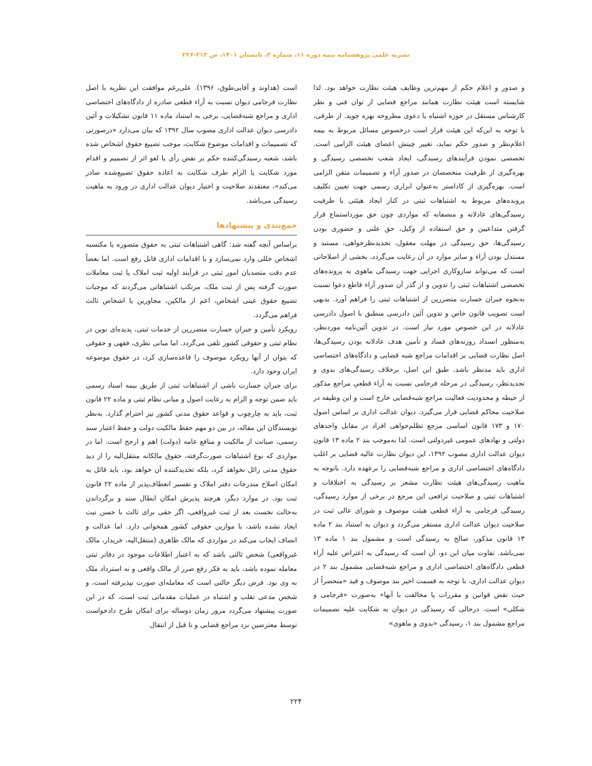نشریه علمی پژوهشنامه بیمه دوره ۱۱، شماره ۳، تابستان ۱۴۰۱، ص ۲۱۳-۲۲۶
و صدور و اعلام حکم از مهم‌ترین وظایف هیئت نظارت خواهد بود. لذا شایسته است هیئت نظارت همانند مراجع قضایی از توان فنی و نظر کارشناس مستقل در حوزه اشتباه یا دعوی مطروحه بهره جوید. از طرفی، با توجه به این‌که این هیئت قرار است درخصوص مسائل مربوط به بیمه اعلام‌نظر و صدور حکم نماید، تغییر چینش اعضای هیئت الزامی است. تخصصی نمودن فرآیندهای رسیدگی، ایجاد شعب تخصصی رسیدگی و بهره‌گیری از ظرفیت متخصصان در صدور آراء و تصمیمات متقن الزامی است. بهره‌گیری از کاداستر به‌عنوان ابزاری رسمی جهت تعیین تکلیف پرونده‌های مربوط به اشتباهات ثبتی در کنار ایجاد هیئتی با ظرفیت رسیدگی‌های عادلانه و منصفانه که مواردی چون حق مورداستماع قرار گرفتن متداعیین و حق استفاده از وکیل، حق علنی و حضوری بودن رسیدگی‌ها، حق رسیدگی در مهلت معقول، تجدیدنظرخواهی، مستند و مستدل بودن آراء و سایر موارد در آن رعایت می‌گردد، بخشی از اصلاحاتی است که می‌تواند سازوکاری اجرایی جهت رسیدگی ماهوی به پرونده‌های تخصصی اشتباهات ثبتی را تدوین و از گذر آن صدور آراء قاطع دعوا نسبت به‌نحوه جبران خسارت متضررین از اشتباهات ثبتی را فراهم آورد. بدیهی است تصویب قانون خاص و تدوین آئین دادرسی منطبق با اصول دادرسی عادلانه در این خصوص مورد نیاز است. در تدوین آئین‌نامه موردنظر، به‌منظور انسداد روزنه‌های فساد و تأمین هدف عادلانه بودن رسیدگی‌ها، اصل نظارت قضایی بر اقدامات مراجع شبه قضایی و دادگاه‌های اختصاصی اداری باید مدنظر باشد. طبق این اصل، برخلاف رسیدگی‌های بدوی و تجدیدنظر، رسیدگی در مرحله فرجامی نسبت به آراء قطعیِ مراجع مذکور از حیطه و محدودیت فعالیت مراجع شبه‌قضایی خارج است و این وظیفه در صلاحیت محاکم قضایی قرار می‌گیرد. دیوان عدالت اداری بر اساس اصول ۱۷۰ و ۱۷۳ قانون اساسی مرجع تظلم‌خواهی افراد در مقابل واحدهای دولتی و نهادهای عمومی غیردولتی است. لذا به‌موجب بند ۲ ماده ۱۳ قانون دیوان عدالت اداری مصوب ۱۳۹۲، این دیوان نظارت عالیه قضایی بر اغلب دادگاه‌های اختصاصی اداری و مراجع شبه‌قضایی را برعهده دارد. باتوجه به ماهیت رسیدگی‌های هیئت نظارت مشعر بر رسیدگی به اختلافات و اشتباهات ثبتی و صلاحیت ترافعی این مرجع در برخی از موارد رسیدگی، رسیدگی فرجامی به آراء قطعی هیئت موصوف و شورای عالی ثبت در صلاحیت دیوان عدالت اداری مستقر می‌گردد و دیوان به استناد بند ۲ ماده ۱۳ قانون مذکور، صالح به رسیدگی است و مشمول بند ۱ ماده ۱۳ نمی‌باشد. تفاوت میان این دو، آن است که رسیدگی به اعتراض علیه آراء قطعی دادگاه‌های اختصاصی اداری و مراجع شبه‌قضایی مشمول بند ۲ در دیوان عدالت اداری، با توجه به قسمت اخیر بند موصوف و قید «منحصراً از حیث نقض قوانین و مقررات یا مخالفت با آنها» به‌صورت «فرجامی و شکلی» است. درحالی که رسیدگی در دیوان به شکایت علیه تصمیمات مراجع مشمول بند ۱، رسیدگی «بدوی و ماهوی»
است (هداوند و آقایی‌طوق، ۱۳۹۶). علی‌رغم موافقت این نظریه با اصل نظارت فرجامی دیوان نسبت به آراء قطعی صادره از دادگاه‌های اختصاصی اداری و مراجع شبه‌قضایی، برخی به استناد ماده ۱۱ قانون تشکیلات و آئین دادرسی دیوان عدالت اداری مصوب سال ۱۳۹۲ که بیان می‌دارد «درصورتی که تصمیمات و اقدامات موضوع شکایت، موجب تضییع حقوق اشخاص شده باشد، شعبه رسیدگی‌کننده حکم بر نقض رأی یا لغو اثر از تصمیم و اقدام مورد شکایت یا الزام طرف شکایت به اعاده حقوق تضییع‌شده صادر می‌کند»، معتقدند صلاحیت و اختیار دیوان عدالت اداری در ورود به ماهیت رسیدگی می‌باشد.
جمع‌بندی و پیشنهادها
براساس آنچه گفته شد: گاهی اشتباهات ثبتی به حقوق متصوره یا مکتسبه اشخاص خللی وارد نمی‌سازد و با اقدامات اداری قابل رفع است. اما بعضاً عدم دقت متصدیان امور ثبتی در فرآیند اولیه ثبت املاک یا ثبت معاملات صورت گرفته پس از ثبت ملک، مرتکب اشتباهاتی می‌گردند که موجبات تضییع حقوق عینی اشخاص، اعم از مالکین، مجاورین یا اشخاص ثالث فراهم می‌گردد.
رویکرد تأمین و جبران خسارت متضررین از خدمات ثبتی، پدیده‌ای نوین در نظام ثبتی و حقوقی کشور تلقی می‌گردد. اما مبانی نظری، فقهی و حقوقی که بتوان از آنها رویکرد موصوف را قاعده‌سازی کرد، در حقوق موضوعه ایران وجود دارد.
برای جبران خسارت ناشی از اشتباهات ثبتی از طریق بیمه اسناد رسمی باید ضمن توجه و الزام به رعایت اصول و مبانی نظام ثبتی و ماده ۲۲ قانون ثبت، باید به چارچوب و قواعد حقوق مدنی کشور نیز احترام گذارد. به‌نظر نویسندگان این مقاله، در بین دو مهم حفظ مالکیت دولت و حفظ اعتبار سند رسمی، صیانت از مالکیت و منافع عامه (دولت) اهم و ارجح است. اما در مواردی که نوع اشتباهات صورت‌گرفته، حقوق مالکانه منتقل‌الیه را از دید حقوق مدنی زائل نخواهد کرد، بلکه تحدیدکننده آن خواهد بود، باید قائل به امکان اصلاح مندرجات دفتر املاک و تفسیر انعطاف‌پذیر از ماده ۲۲ قانون ثبت بود. در موارد دیگر، هرچند پذیرش امکان ابطال سند و برگرداندن به‌حالت نخست بعد از ثبت غیرواقعی، اگر حقی برای ثالث با حسن نیت ایجاد نشده باشد، با موازین حقوقی کشور همخوانی دارد. اما عدالت و انصاف ایجاب می‌کند در مواردی که مالک ظاهری (منتقل‌الیه، خریدار، مالک غیرواقعی) شخص ثالثی باشد که به اعتبار اطلاعات موجود در دفاتر ثبتی معامله نموده باشد، باید به فکر رفع ضرر از مالک واقعی و نه استرداد ملک به وی بود. فرض دیگر حالتی است که معامله‌ای صورت نپذیرفته است، و شخص مدعی تقلب و اشتباه در عملیات مقدماتی ثبت است، که در این صورت پیشنهاد می‌گردد مرور زمان دوساله برای امکان طرح دادخواست توسط معترضین نزد مراجع قضایی و تا قبل از انتقال
۲۲۴